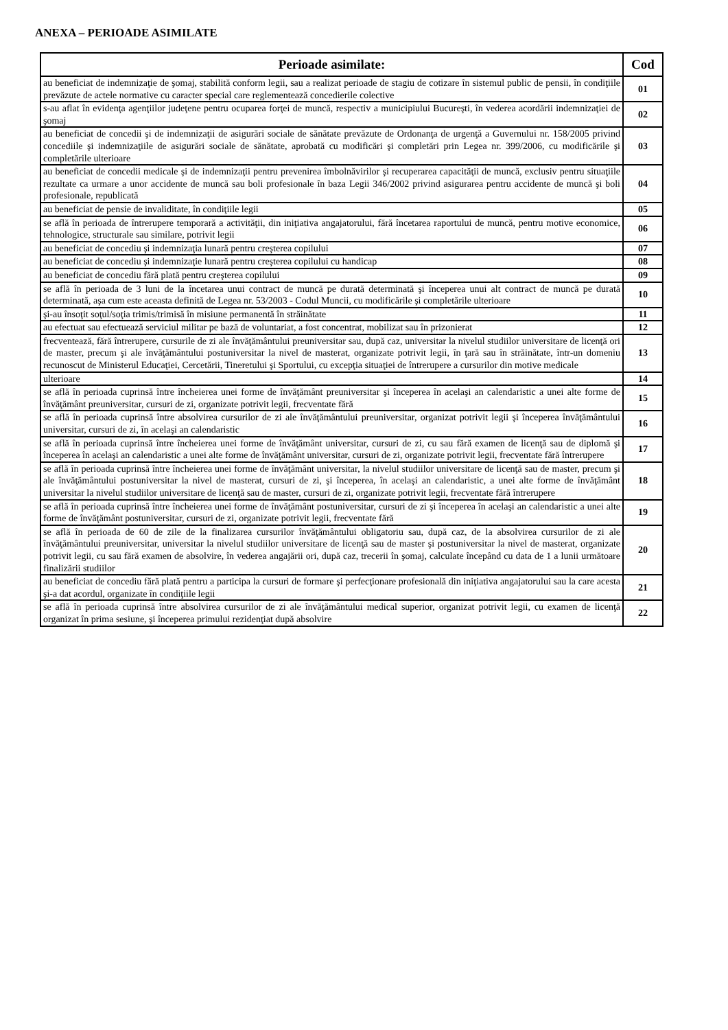ANEXA – PERIOADE ASIMILATE
| Perioade asimilate: | Cod |
| --- | --- |
| au beneficiat de indemnizaţie de şomaj, stabilită conform legii, sau a realizat perioade de stagiu de cotizare în sistemul public de pensii, în condiţiile prevăzute de actele normative cu caracter special care reglementează concedierile colective | 01 |
| s-au aflat în evidenţa agenţiilor judeţene pentru ocuparea forţei de muncă, respectiv a municipiului Bucureşti, în vederea acordării indemnizaţiei de şomaj | 02 |
| au beneficiat de concedii şi de indemnizaţii de asigurări sociale de sănătate prevăzute de Ordonanţa de urgenţă a Guvernului nr. 158/2005 privind concediile şi indemnizaţiile de asigurări sociale de sănătate, aprobată cu modificări şi completări prin Legea nr. 399/2006, cu modificările şi completările ulterioare | 03 |
| au beneficiat de concedii medicale şi de indemnizaţii pentru prevenirea îmbolnăvirilor şi recuperarea capacităţii de muncă, exclusiv pentru situaţiile rezultate ca urmare a unor accidente de muncă sau boli profesionale în baza Legii 346/2002 privind asigurarea pentru accidente de muncă şi boli profesionale, republicată | 04 |
| au beneficiat de pensie de invaliditate, în condiţiile legii | 05 |
| se află în perioada de întrerupere temporară a activităţii, din iniţiativa angajatorului, fără încetarea raportului de muncă, pentru motive economice, tehnologice, structurale sau similare, potrivit legii | 06 |
| au beneficiat de concediu şi indemnizaţia lunară pentru creşterea copilului | 07 |
| au beneficiat de concediu şi indemnizaţie lunară pentru creşterea copilului cu handicap | 08 |
| au beneficiat de concediu fără plată pentru creşterea copilului | 09 |
| se află în perioada de 3 luni de la încetarea unui contract de muncă pe durată determinată şi începerea unui alt contract de muncă pe durată determinată, aşa cum este aceasta definită de Legea nr. 53/2003 - Codul Muncii, cu modificările şi completările ulterioare | 10 |
| şi-au însoţit soţul/soţia trimis/trimisă în misiune permanentă în străinătate | 11 |
| au efectuat sau efectuează serviciul militar pe bază de voluntariat, a fost concentrat, mobilizat sau în prizonierat | 12 |
| frecventează, fără întrerupere, cursurile de zi ale învăţământului preuniversitar sau, după caz, universitar la nivelul studiilor universitare de licenţă ori de master, precum şi ale învăţământului postuniversitar la nivel de masterat, organizate potrivit legii, în ţară sau în străinătate, într-un domeniu recunoscut de Ministerul Educaţiei, Cercetării, Tineretului şi Sportului, cu excepţia situaţiei de întrerupere a cursurilor din motive medicale | 13 |
| ulterioare | 14 |
| se află în perioada cuprinsă între încheierea unei forme de învăţământ preuniversitar şi începerea în acelaşi an calendaristic a unei alte forme de învăţământ preuniversitar, cursuri de zi, organizate potrivit legii, frecventate fără | 15 |
| se află în perioada cuprinsă între absolvirea cursurilor de zi ale învăţământului preuniversitar, organizat potrivit legii şi începerea învăţământului universitar, cursuri de zi, în acelaşi an calendaristic | 16 |
| se află în perioada cuprinsă între încheierea unei forme de învăţământ universitar, cursuri de zi, cu sau fără examen de licenţă sau de diplomă şi începerea în acelaşi an calendaristic a unei alte forme de învăţământ universitar, cursuri de zi, organizate potrivit legii, frecventate fără întrerupere | 17 |
| se află în perioada cuprinsă între încheierea unei forme de învăţământ universitar, la nivelul studiilor universitare de licenţă sau de master, precum şi ale învăţământului postuniversitar la nivel de masterat, cursuri de zi, şi începerea, în acelaşi an calendaristic, a unei alte forme de învăţământ universitar la nivelul studiilor universitare de licenţă sau de master, cursuri de zi, organizate potrivit legii, frecventate fără întrerupere | 18 |
| se află în perioada cuprinsă între încheierea unei forme de învăţământ postuniversitar, cursuri de zi şi începerea în acelaşi an calendaristic a unei alte forme de învăţământ postuniversitar, cursuri de zi, organizate potrivit legii, frecventate fără | 19 |
| se află în perioada de 60 de zile de la finalizarea cursurilor învăţământului obligatoriu sau, după caz, de la absolvirea cursurilor de zi ale învăţământului preuniversitar, universitar la nivelul studiilor universitare de licenţă sau de master şi postuniversitar la nivel de masterat, organizate potrivit legii, cu sau fără examen de absolvire, în vederea angajării ori, după caz, trecerii în şomaj, calculate începând cu data de 1 a lunii următoare finalizării studiilor | 20 |
| au beneficiat de concediu fără plată pentru a participa la cursuri de formare şi perfecţionare profesională din iniţiativa angajatorului sau la care acesta şi-a dat acordul, organizate în condiţiile legii | 21 |
| se află în perioada cuprinsă între absolvirea cursurilor de zi ale învăţământului medical superior, organizat potrivit legii, cu examen de licenţă organizat în prima sesiune, şi începerea primului rezidenţiat după absolvire | 22 |